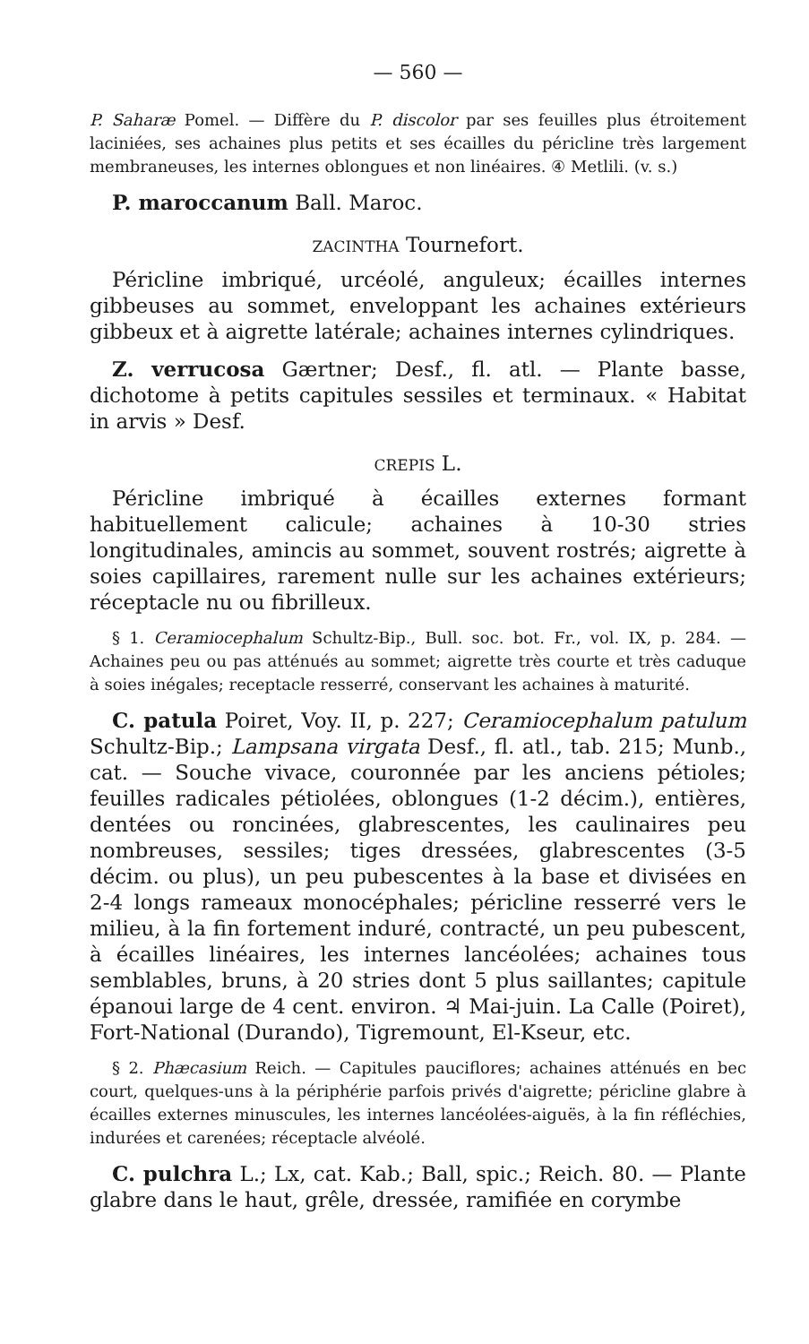— 560 —
P. Saharæ Pomel. — Diffère du P. discolor par ses feuilles plus étroitement laciniées, ses achaines plus petits et ses écailles du péricline très largement membraneuses, les internes oblongues et non linéaires. ④ Metlili. (v. s.)
P. maroccanum Ball. Maroc.
ZACINTHA Tournefort.
Péricline imbriqué, urcéolé, anguleux; écailles internes gibbeuses au sommet, enveloppant les achaines extérieurs gibbeux et à aigrette latérale; achaines internes cylindriques.
Z. verrucosa Gærtner; Desf., fl. atl. — Plante basse, dichotome à petits capitules sessiles et terminaux. « Habitat in arvis » Desf.
CREPIS L.
Péricline imbriqué à écailles externes formant habituellement calicule; achaines à 10-30 stries longitudinales, amincis au sommet, souvent rostrés; aigrette à soies capillaires, rarement nulle sur les achaines extérieurs; réceptacle nu ou fibrilleux.
§ 1. Ceramiocephalum Schultz-Bip., Bull. soc. bot. Fr., vol. IX, p. 284. — Achaines peu ou pas atténués au sommet; aigrette très courte et très caduque à soies inégales; receptacle resserré, conservant les achaines à maturité.
C. patula Poiret, Voy. II, p. 227; Ceramiocephalum patulum Schultz-Bip.; Lampsana virgata Desf., fl. atl., tab. 215; Munb., cat. — Souche vivace, couronnée par les anciens pétioles; feuilles radicales pétiolées, oblongues (1-2 décim.), entières, dentées ou roncinées, glabrescentes, les caulinaires peu nombreuses, sessiles; tiges dressées, glabrescentes (3-5 décim. ou plus), un peu pubescentes à la base et divisées en 2-4 longs rameaux monocéphales; péricline resserré vers le milieu, à la fin fortement induré, contracté, un peu pubescent, à écailles linéaires, les internes lancéolées; achaines tous semblables, bruns, à 20 stries dont 5 plus saillantes; capitule épanoui large de 4 cent. environ. ♃ Mai-juin. La Calle (Poiret), Fort-National (Durando), Tigremount, El-Kseur, etc.
§ 2. Phæcasium Reich. — Capitules pauciflores; achaines atténués en bec court, quelques-uns à la périphérie parfois privés d'aigrette; péricline glabre à écailles externes minuscules, les internes lancéolées-aiguës, à la fin réfléchies, indurées et carenées; réceptacle alvéolé.
C. pulchra L.; Lx, cat. Kab.; Ball, spic.; Reich. 80. — Plante glabre dans le haut, grêle, dressée, ramifiée en corymbe